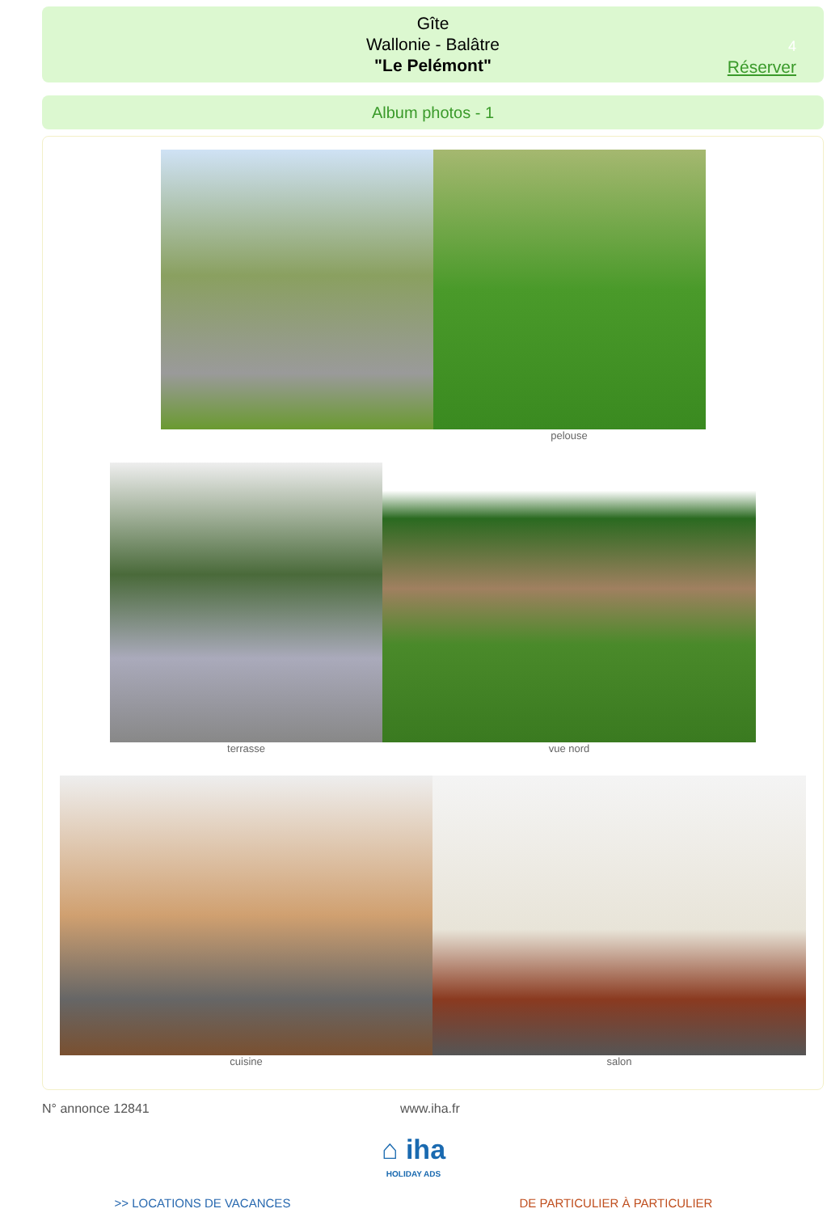Gîte
Wallonie - Balâtre
"Le Pelémont"
4
Réserver
Album photos - 1
pelouse
terrasse vue nord
cuisine salon
N° annonce 12841 www.iha.fr
⌂ iha
HOLIDAY ADS
>> LOCATIONS DE VACANCES DE PARTICULIER À PARTICULIER